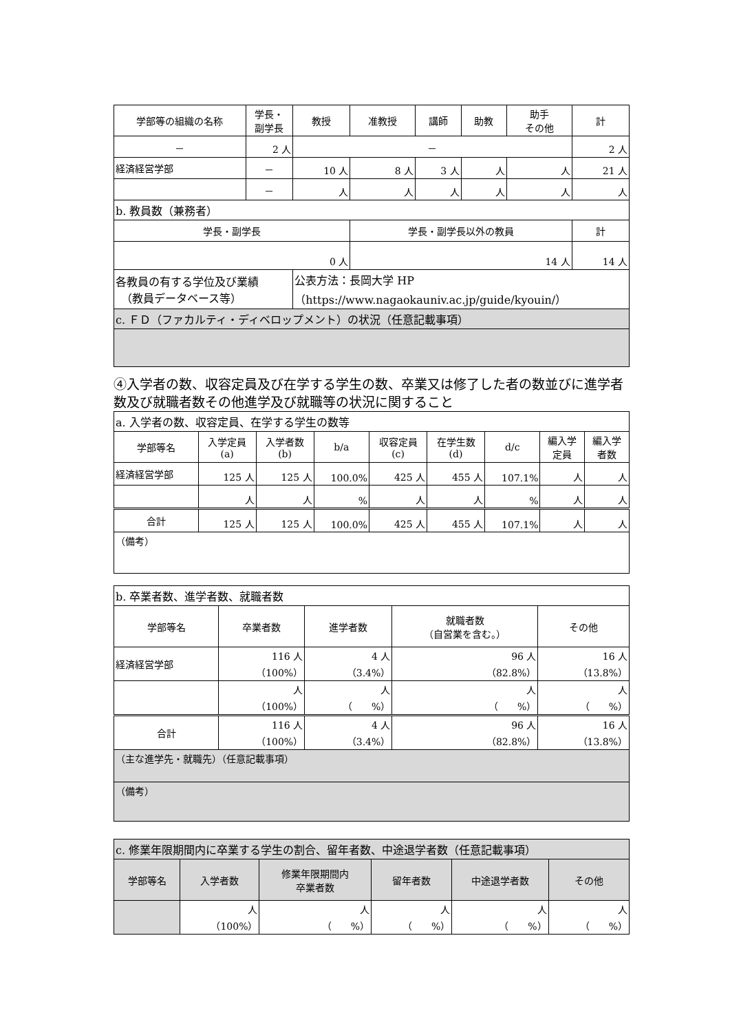| 学部等の組織の名称 | 学長・ 副学長 | 教授 | 准教授 | 講師 | 助教 | 助手 その他 | 計 |
| --- | --- | --- | --- | --- | --- | --- | --- |
| － | 2 人 | － | | | | | 2 人 |
| 経済経営学部 | － | 10 人 | 8 人 | 3 人 | 人 | 人 | 21 人 |
| | － | 人 | 人 | 人 | 人 | 人 | 人 |
| b. 教員数（兼務者） | | | | | | | |
| 学長・副学長 | | | 学長・副学長以外の教員 | | | | 計 |
| 0 人 | | | 14 人 | | | | 14 人 |
| 各教員の有する学位及び業績 （教員データベース等） | | 公表方法：長岡大学 HP （https://www.nagaokauniv.ac.jp/guide/kyouin/） | | | | | |
| c. ＦＤ（ファカルティ・ディベロップメント）の状況（任意記載事項） | | | | | | | |
④入学者の数、収容定員及び在学する学生の数、卒業又は修了した者の数並びに進学者数及び就職者数その他進学及び就職等の状況に関すること
| a. 入学者の数、収容定員、在学する学生の数等 | | | | | | | | |
| 学部等名 | 入学定員 (a) | 入学者数 (b) | b/a | 収容定員 (c) | 在学生数 (d) | d/c | 編入学 定員 | 編入学 者数 |
| 経済経営学部 | 125 人 | 125 人 | 100.0% | 425 人 | 455 人 | 107.1% | 人 | 人 |
| | 人 | 人 | % | 人 | 人 | % | 人 | 人 |
| 合計 | 125 人 | 125 人 | 100.0% | 425 人 | 455 人 | 107.1% | 人 | 人 |
| （備考） | | | | | | | | |
| b. 卒業者数、進学者数、就職者数 | | | | |
| 学部等名 | 卒業者数 | 進学者数 | 就職者数 （自営業を含む。） | その他 |
| 経済経営学部 | 116 人 （100%） | 4 人 （3.4%） | 96 人 （82.8%） | 16 人 （13.8%） |
| | 人 （100%） | 人 （ %） | 人 （ %） | 人 （ %） |
| 合計 | 116 人 （100%） | 4 人 （3.4%） | 96 人 （82.8%） | 16 人 （13.8%） |
| （主な進学先・就職先）（任意記載事項） | | | | |
| （備考） | | | | |
| c. 修業年限期間内に卒業する学生の割合、留年者数、中途退学者数（任意記載事項） | | | | | |
| 学部等名 | 入学者数 | 修業年限期間内 卒業者数 | 留年者数 | 中途退学者数 | その他 |
| | 人 （100%） | 人 （ %） | 人 （ %） | 人 （ %） | 人 （ %） |